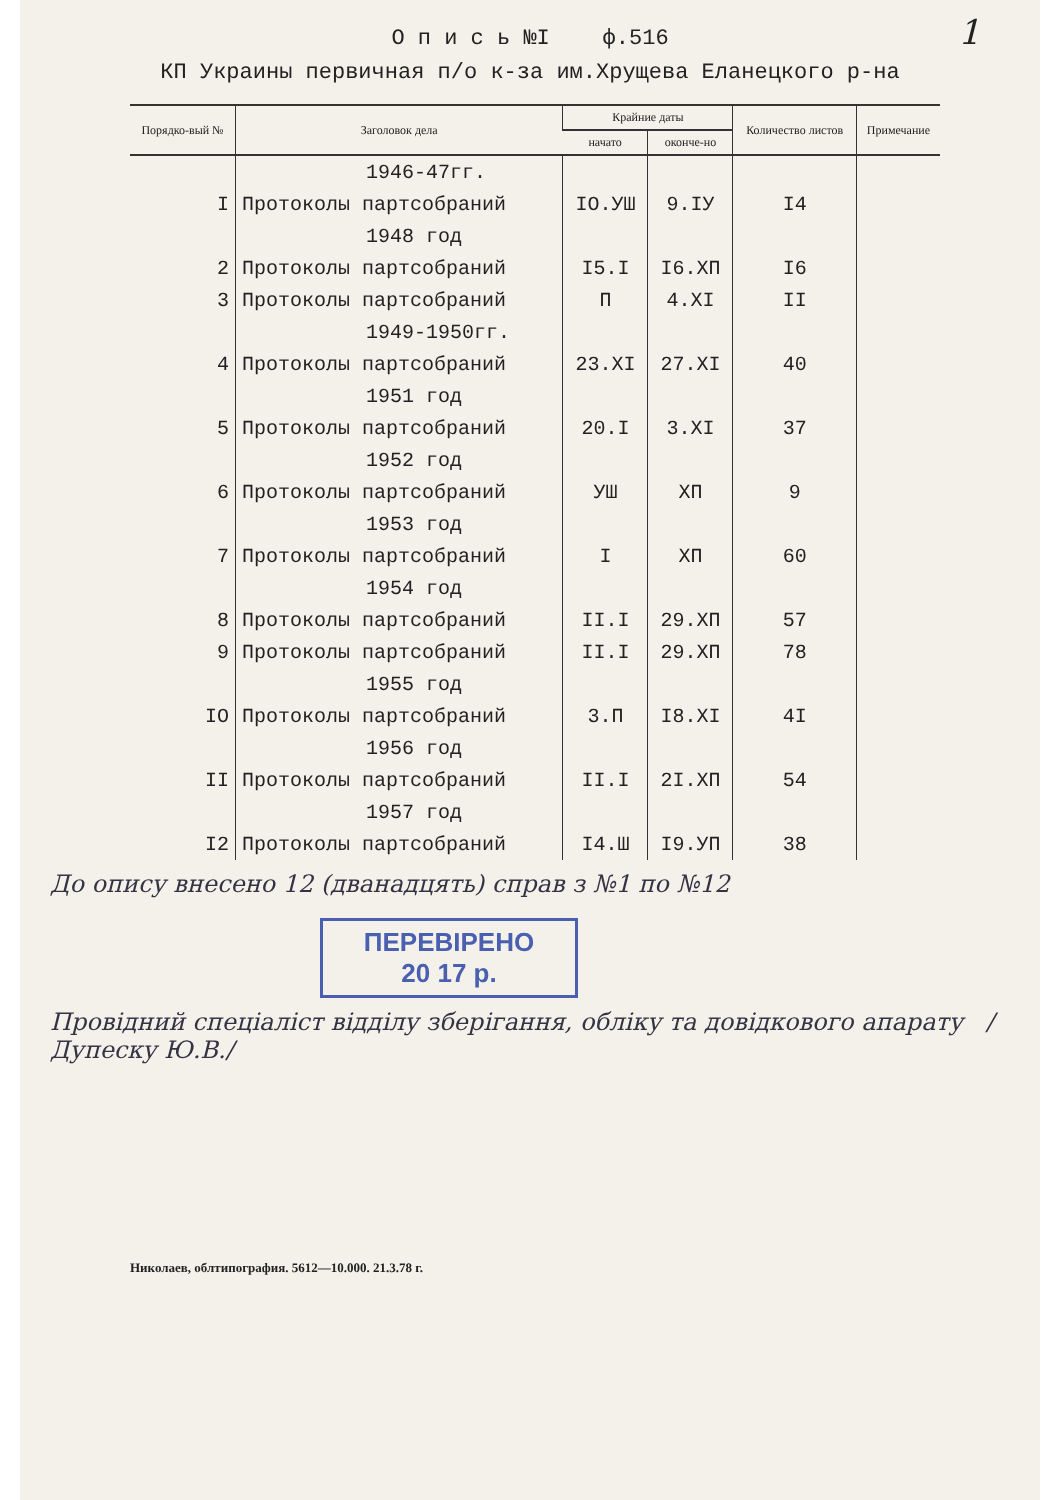1
О п и с ь №I ф.516
КП Украины первичная п/о к-за им.Хрущева Еланецкого р-на
| Порядко-вый № | Заголовок дела | Крайние даты | | Количество листов | Примечание |
| --- | --- | --- | --- | --- | --- |
| | | начато | оконче-но | | |
| | 1946-47гг. | | | | |
| I | Протоколы партсобраний | IO.УШ | 9.IУ | I4 | |
| | 1948 год | | | | |
| 2 | Протоколы партсобраний | I5.I | I6.XП | I6 | |
| 3 | Протоколы партсобраний | П | 4.XI | II | |
| | 1949-1950гг. | | | | |
| 4 | Протоколы партсобраний | 23.XI | 27.XI | 40 | |
| | 1951 год | | | | |
| 5 | Протоколы партсобраний | 20.I | 3.XI | 37 | |
| | 1952 год | | | | |
| 6 | Протоколы партсобраний | УШ | XП | 9 | |
| | 1953 год | | | | |
| 7 | Протоколы партсобраний | I | XП | 60 | |
| | 1954 год | | | | |
| 8 | Протоколы партсобраний | II.I | 29.XП | 57 | |
| 9 | Протоколы партсобраний | II.I | 29.XП | 78 | |
| | 1955 год | | | | |
| IO | Протоколы партсобраний | 3.П | I8.XI | 4I | |
| | 1956 год | | | | |
| II | Протоколы партсобраний | II.I | 2I.XП | 54 | |
| | 1957 год | | | | |
| I2 | Протоколы партсобраний | I4.Ш | I9.УП | 38 | |
До опису внесено 12 (дванадцять) справ з №1 по №12
ПЕРЕВІРЕНО
20 17 р.
Провідний спеціаліст відділу зберігання, обліку та довідкового апарату /Дупеску Ю.В./
Николаев, облтипография. 5612—10.000. 21.3.78 г.